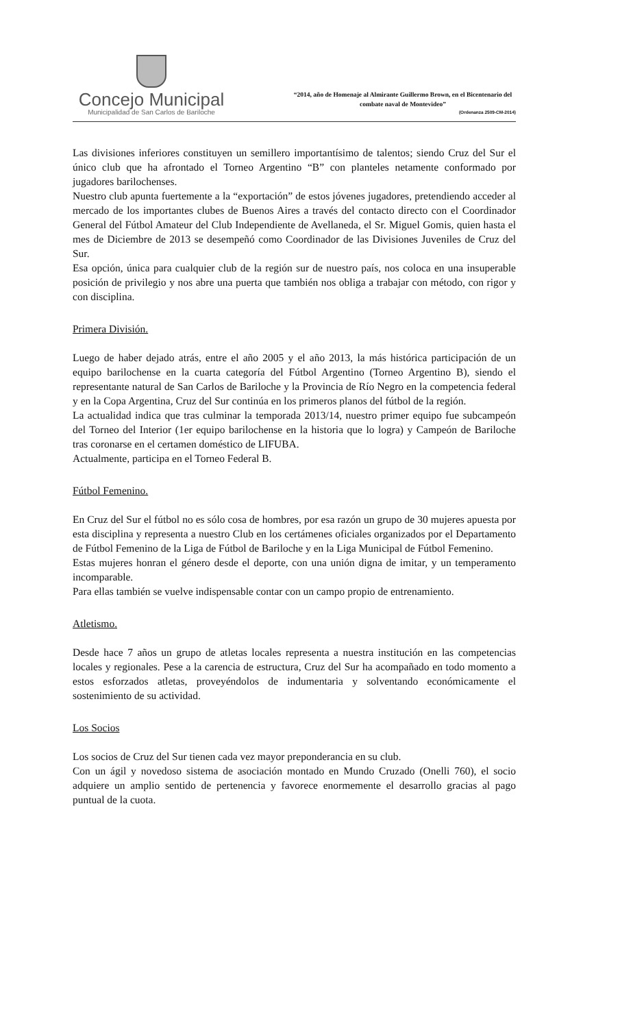Concejo Municipal
Municipalidad de San Carlos de Bariloche
“2014, año de Homenaje al Almirante Guillermo Brown, en el Bicentenario del combate naval de Montevideo”
(Ordenanza 2509-CM-2014)
Las divisiones inferiores constituyen un semillero importantísimo de talentos; siendo Cruz del Sur el único club que ha afrontado el Torneo Argentino “B” con planteles netamente conformado por jugadores barilochenses.
Nuestro club apunta fuertemente a la “exportación” de estos jóvenes jugadores, pretendiendo acceder al mercado de los importantes clubes de Buenos Aires a través del contacto directo con el Coordinador General del Fútbol Amateur del Club Independiente de Avellaneda, el Sr. Miguel Gomis, quien hasta el mes de Diciembre de 2013 se desempeñó como Coordinador de las Divisiones Juveniles de Cruz del Sur.
Esa opción, única para cualquier club de la región sur de nuestro país, nos coloca en una insuperable posición de privilegio y nos abre una puerta que también nos obliga a trabajar con método, con rigor y con disciplina.
Primera División.
Luego de haber dejado atrás, entre el año 2005 y el año 2013, la más histórica participación de un equipo barilochense en la cuarta categoría del Fútbol Argentino (Torneo Argentino B), siendo el representante natural de San Carlos de Bariloche y la Provincia de Río Negro en la competencia federal y en la Copa Argentina, Cruz del Sur continúa en los primeros planos del fútbol de la región.
La actualidad indica que tras culminar la temporada 2013/14, nuestro primer equipo fue subcampeón del Torneo del Interior (1er equipo barilochense en la historia que lo logra) y Campeón de Bariloche tras coronarse en el certamen doméstico de LIFUBA.
Actualmente, participa en el Torneo Federal B.
Fútbol Femenino.
En Cruz del Sur el fútbol no es sólo cosa de hombres, por esa razón un grupo de 30 mujeres apuesta por esta disciplina y representa a nuestro Club en los certámenes oficiales organizados por el Departamento de Fútbol Femenino de la Liga de Fútbol de Bariloche y en la Liga Municipal de Fútbol Femenino.
Estas mujeres honran el género desde el deporte, con una unión digna de imitar, y un temperamento incomparable.
Para ellas también se vuelve indispensable contar con un campo propio de entrenamiento.
Atletismo.
Desde hace 7 años un grupo de atletas locales representa a nuestra institución en las competencias locales y regionales. Pese a la carencia de estructura, Cruz del Sur ha acompañado en todo momento a estos esforzados atletas, proveyéndolos de indumentaria y solventando económicamente el sostenimiento de su actividad.
Los Socios
Los socios de Cruz del Sur tienen cada vez mayor preponderancia en su club.
Con un ágil y novedoso sistema de asociación montado en Mundo Cruzado (Onelli 760), el socio adquiere un amplio sentido de pertenencia y favorece enormemente el desarrollo gracias al pago puntual de la cuota.